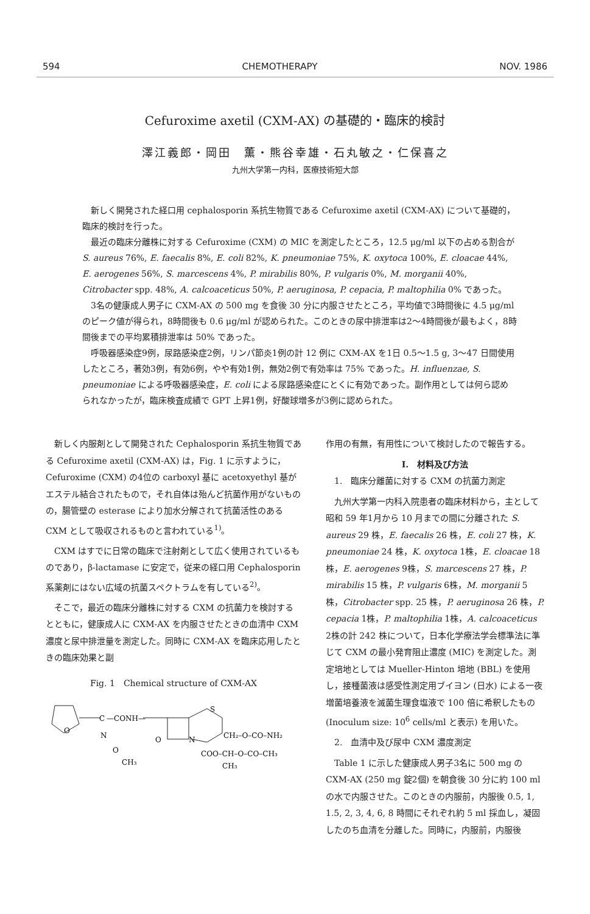594 CHEMOTHERAPY NOV. 1986
Cefuroxime axetil (CXM-AX) の基礎的・臨床的検討
澤江義郎・岡田　薫・熊谷幸雄・石丸敏之・仁保喜之
九州大学第一内科，医療技術短大部
新しく開発された経口用 cephalosporin 系抗生物質である Cefuroxime axetil (CXM-AX) について基礎的，臨床的検討を行った。
最近の臨床分離株に対する Cefuroxime (CXM) の MIC を測定したところ，12.5 μg/ml 以下の占める割合が S. aureus 76%, E. faecalis 8%, E. coli 82%, K. pneumoniae 75%, K. oxytoca 100%, E. cloacae 44%, E. aerogenes 56%, S. marcescens 4%, P. mirabilis 80%, P. vulgaris 0%, M. morganii 40%, Citrobacter spp. 48%, A. calcoaceticus 50%, P. aeruginosa, P. cepacia, P. maltophilia 0% であった。
3名の健康成人男子に CXM-AX の 500 mg を食後 30 分に内服させたところ，平均値で3時間後に 4.5 μg/ml のピーク値が得られ，8時間後も 0.6 μg/ml が認められた。このときの尿中排泄率は2～4時間後が最もよく，8時間後までの平均累積排泄率は 50% であった。
呼吸器感染症9例，尿路感染症2例，リンパ節炎1例の計 12 例に CXM-AX を1日 0.5～1.5 g, 3～47 日間使用したところ，著効3例，有効6例，やや有効1例，無効2例で有効率は 75% であった。H. influenzae, S. pneumoniae による呼吸器感染症，E. coli による尿路感染症にとくに有効であった。副作用としては何ら認められなかったが，臨床検査成績で GPT 上昇1例，好酸球増多が3例に認められた。
新しく内服剤として開発された Cephalosporin 系抗生物質である Cefuroxime axetil (CXM-AX) は，Fig. 1 に示すように，Cefuroxime (CXM) の4位の carboxyl 基に acetoxyethyl 基がエステル結合されたもので，それ自体は殆んど抗菌作用がないものの，腸管壁の esterase により加水分解されて抗菌活性のある CXM として吸収されるものと言われている<sup>1)</sup>。
CXM はすでに日常の臨床で注射剤として広く使用されているものであり，β-lactamase に安定で，従来の経口用 Cephalosporin 系薬剤にはない広域の抗菌スペクトラムを有している<sup>2)</sup>。
そこで，最近の臨床分離株に対する CXM の抗菌力を検討するとともに，健康成人に CXM-AX を内服させたときの血清中 CXM 濃度と尿中排泄量を測定した。同時に CXM-AX を臨床応用したときの臨床効果と副
Fig. 1　Chemical structure of CXM-AX
O
C
—CONH—
N
O
CH₃
O
N
S
CH₂–O–CO–NH₂
COO–CH–O–CO–CH₃
CH₃
作用の有無，有用性について検討したので報告する。
I.　材料及び方法
1.　臨床分離菌に対する CXM の抗菌力測定
九州大学第一内科入院患者の臨床材料から，主として昭和 59 年1月から 10 月までの間に分離された S. aureus 29 株，E. faecalis 26 株，E. coli 27 株，K. pneumoniae 24 株，K. oxytoca 1株，E. cloacae 18株，E. aerogenes 9株，S. marcescens 27 株，P. mirabilis 15 株，P. vulgaris 6株，M. morganii 5株，Citrobacter spp. 25 株，P. aeruginosa 26 株，P. cepacia 1株，P. maltophilia 1株，A. calcoaceticus 2株の計 242 株について，日本化学療法学会標準法に準じて CXM の最小発育阻止濃度 (MIC) を測定した。測定培地としては Mueller-Hinton 培地 (BBL) を使用し，接種菌液は感受性測定用ブイヨン (日水) による一夜増菌培養液を滅菌生理食塩液で 100 倍に希釈したもの (Inoculum size: 10<sup>6</sup> cells/ml と表示) を用いた。
2.　血清中及び尿中 CXM 濃度測定
Table 1 に示した健康成人男子3名に 500 mg の CXM-AX (250 mg 錠2個) を朝食後 30 分に約 100 ml の水で内服させた。このときの内服前，内服後 0.5, 1, 1.5, 2, 3, 4, 6, 8 時間にそれぞれ約 5 ml 採血し，凝固したのち血清を分離した。同時に，内服前，内服後